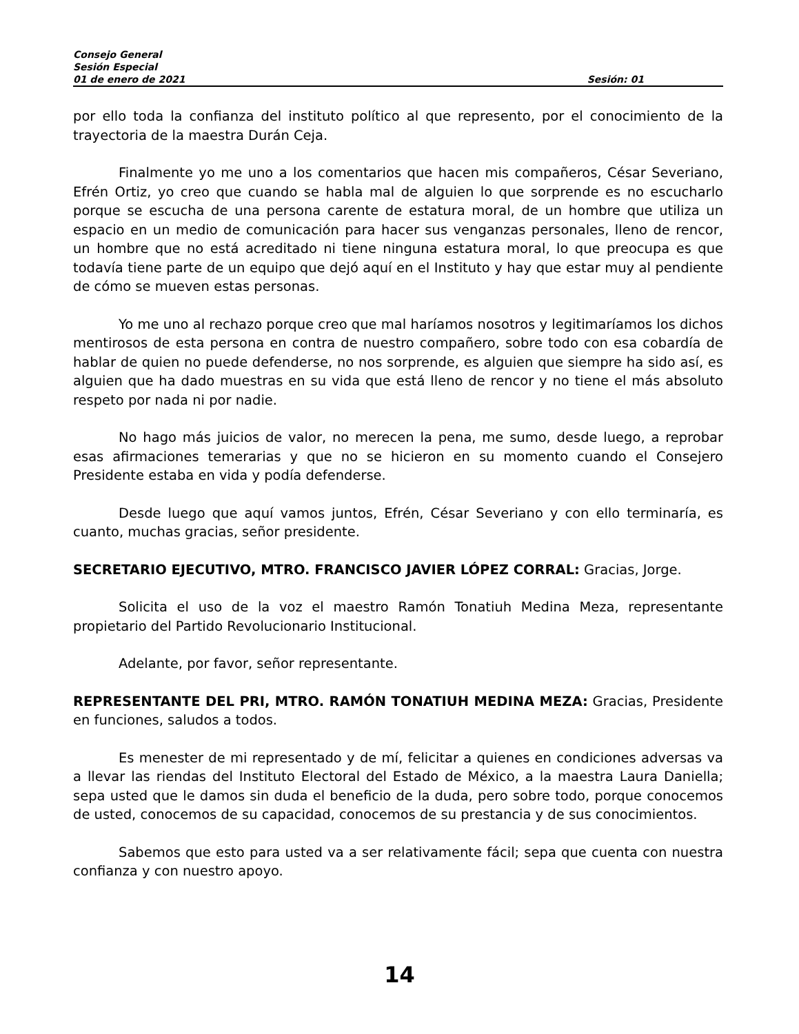Consejo General
Sesión Especial
01 de enero de 2021 Sesión: 01
por ello toda la confianza del instituto político al que represento, por el conocimiento de la trayectoria de la maestra Durán Ceja.
Finalmente yo me uno a los comentarios que hacen mis compañeros, César Severiano, Efrén Ortiz, yo creo que cuando se habla mal de alguien lo que sorprende es no escucharlo porque se escucha de una persona carente de estatura moral, de un hombre que utiliza un espacio en un medio de comunicación para hacer sus venganzas personales, lleno de rencor, un hombre que no está acreditado ni tiene ninguna estatura moral, lo que preocupa es que todavía tiene parte de un equipo que dejó aquí en el Instituto y hay que estar muy al pendiente de cómo se mueven estas personas.
Yo me uno al rechazo porque creo que mal haríamos nosotros y legitimaríamos los dichos mentirosos de esta persona en contra de nuestro compañero, sobre todo con esa cobardía de hablar de quien no puede defenderse, no nos sorprende, es alguien que siempre ha sido así, es alguien que ha dado muestras en su vida que está lleno de rencor y no tiene el más absoluto respeto por nada ni por nadie.
No hago más juicios de valor, no merecen la pena, me sumo, desde luego, a reprobar esas afirmaciones temerarias y que no se hicieron en su momento cuando el Consejero Presidente estaba en vida y podía defenderse.
Desde luego que aquí vamos juntos, Efrén, César Severiano y con ello terminaría, es cuanto, muchas gracias, señor presidente.
SECRETARIO EJECUTIVO, MTRO. FRANCISCO JAVIER LÓPEZ CORRAL: Gracias, Jorge.
Solicita el uso de la voz el maestro Ramón Tonatiuh Medina Meza, representante propietario del Partido Revolucionario Institucional.
Adelante, por favor, señor representante.
REPRESENTANTE DEL PRI, MTRO. RAMÓN TONATIUH MEDINA MEZA: Gracias, Presidente en funciones, saludos a todos.
Es menester de mi representado y de mí, felicitar a quienes en condiciones adversas va a llevar las riendas del Instituto Electoral del Estado de México, a la maestra Laura Daniella; sepa usted que le damos sin duda el beneficio de la duda, pero sobre todo, porque conocemos de usted, conocemos de su capacidad, conocemos de su prestancia y de sus conocimientos.
Sabemos que esto para usted va a ser relativamente fácil; sepa que cuenta con nuestra confianza y con nuestro apoyo.
14